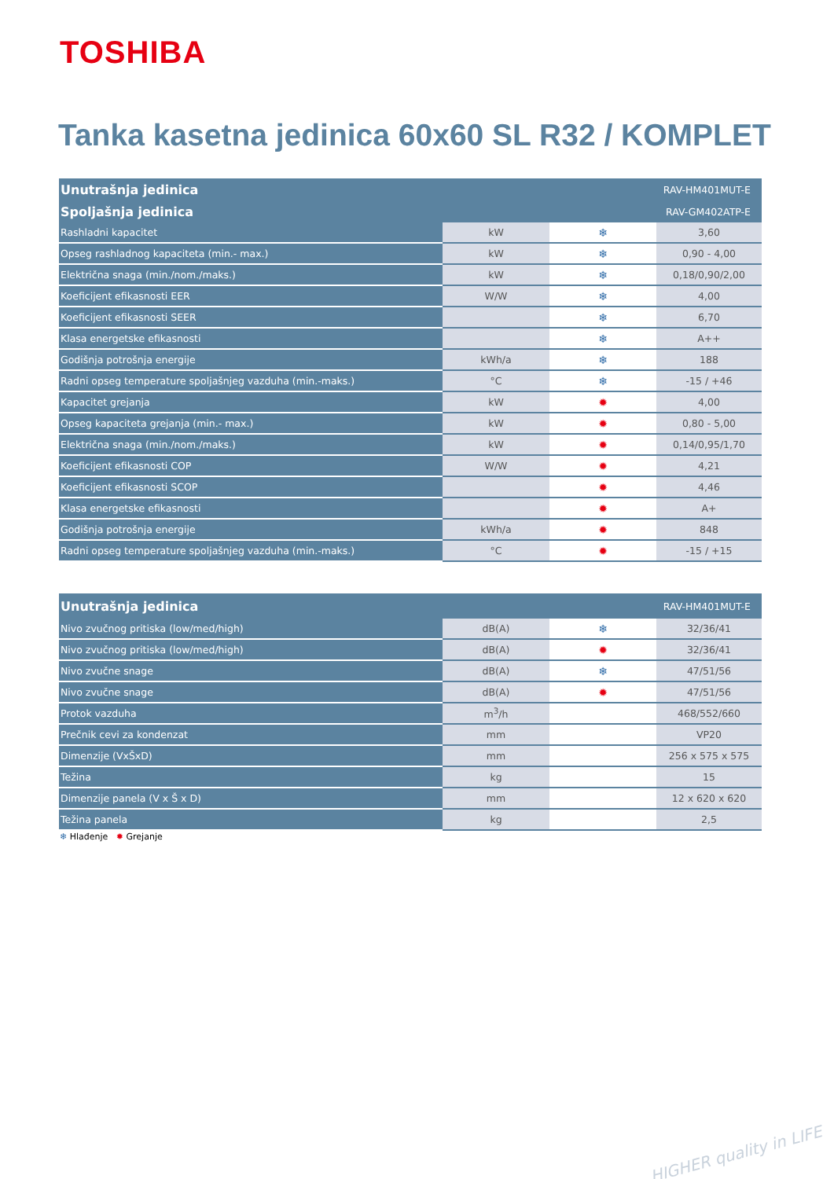TOSHIBA
Tanka kasetna jedinica 60x60 SL R32 / KOMPLET
| Unutrašnja jedinica | | | RAV-HM401MUT-E |
| Spoljašnja jedinica | | | RAV-GM402ATP-E |
| Rashladni kapacitet | kW | ❄ | 3,60 |
| Opseg rashladnog kapaciteta (min.- max.) | kW | ❄ | 0,90 - 4,00 |
| Električna snaga (min./nom./maks.) | kW | ❄ | 0,18/0,90/2,00 |
| Koeficijent efikasnosti EER | W/W | ❄ | 4,00 |
| Koeficijent efikasnosti SEER | | ❄ | 6,70 |
| Klasa energetske efikasnosti | | ❄ | A++ |
| Godišnja potrošnja energije | kWh/a | ❄ | 188 |
| Radni opseg temperature spoljašnjeg vazduha (min.-maks.) | °C | ❄ | -15 / +46 |
| Kapacitet grejanja | kW | ✹ | 4,00 |
| Opseg kapaciteta grejanja (min.- max.) | kW | ✹ | 0,80 - 5,00 |
| Električna snaga (min./nom./maks.) | kW | ✹ | 0,14/0,95/1,70 |
| Koeficijent efikasnosti COP | W/W | ✹ | 4,21 |
| Koeficijent efikasnosti SCOP | | ✹ | 4,46 |
| Klasa energetske efikasnosti | | ✹ | A+ |
| Godišnja potrošnja energije | kWh/a | ✹ | 848 |
| Radni opseg temperature spoljašnjeg vazduha (min.-maks.) | °C | ✹ | -15 / +15 |
| Unutrašnja jedinica | | | RAV-HM401MUT-E |
| Nivo zvučnog pritiska (low/med/high) | dB(A) | ❄ | 32/36/41 |
| Nivo zvučnog pritiska (low/med/high) | dB(A) | ✹ | 32/36/41 |
| Nivo zvučne snage | dB(A) | ❄ | 47/51/56 |
| Nivo zvučne snage | dB(A) | ✹ | 47/51/56 |
| Protok vazduha | m<sup>3</sup>/h | | 468/552/660 |
| Prečnik cevi za kondenzat | mm | | VP20 |
| Dimenzije (VxŠxD) | mm | | 256 x 575 x 575 |
| Težina | kg | | 15 |
| Dimenzije panela (V x Š x D) | mm | | 12 x 620 x 620 |
| Težina panela | kg | | 2,5 |
❄ Hlađenje ✹ Grejanje
HIGHER quality in LIFE